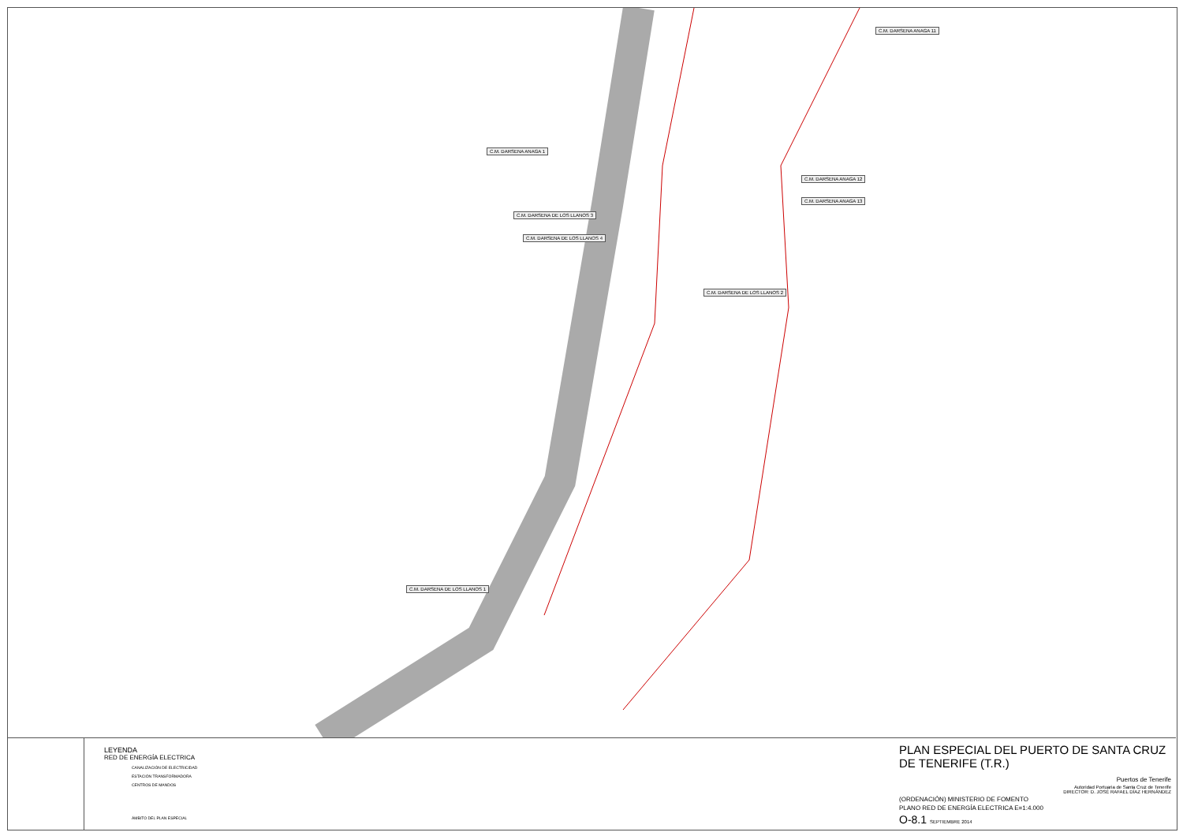C.M. DARSENA ANAGA 11
C.M. DARSENA ANAGA 1
C.M. DARSENA ANAGA 12
C.M. DARSENA ANAGA 13
C.M. DARSENA DE LOS LLANOS 3
C.M. DARSENA DE LOS LLANOS 4
C.M. DARSENA DE LOS LLANOS 2
C.M. DARSENA DE LOS LLANOS 1
LEYENDA
RED DE ENERGÍA ELECTRICA
CANALIZACIÓN DE ELECTRICIDAD
ESTACIÓN TRANSFORMADORA
CENTROS DE MANDOS
ÁMBITO DEL PLAN ESPECIAL
PLAN ESPECIAL DEL PUERTO DE SANTA CRUZ DE TENERIFE (T.R.)
Puertos de Tenerife
Autoridad Portuaria de Santa Cruz de Tenerife
DIRECTOR: D. JOSÉ RAFAEL DÍAZ HERNÁNDEZ
(ORDENACIÓN) MINISTERIO DE FOMENTO
PLANO RED DE ENERGÍA ELECTRICA E=1:4.000
O-8.1 SEPTIEMBRE 2014